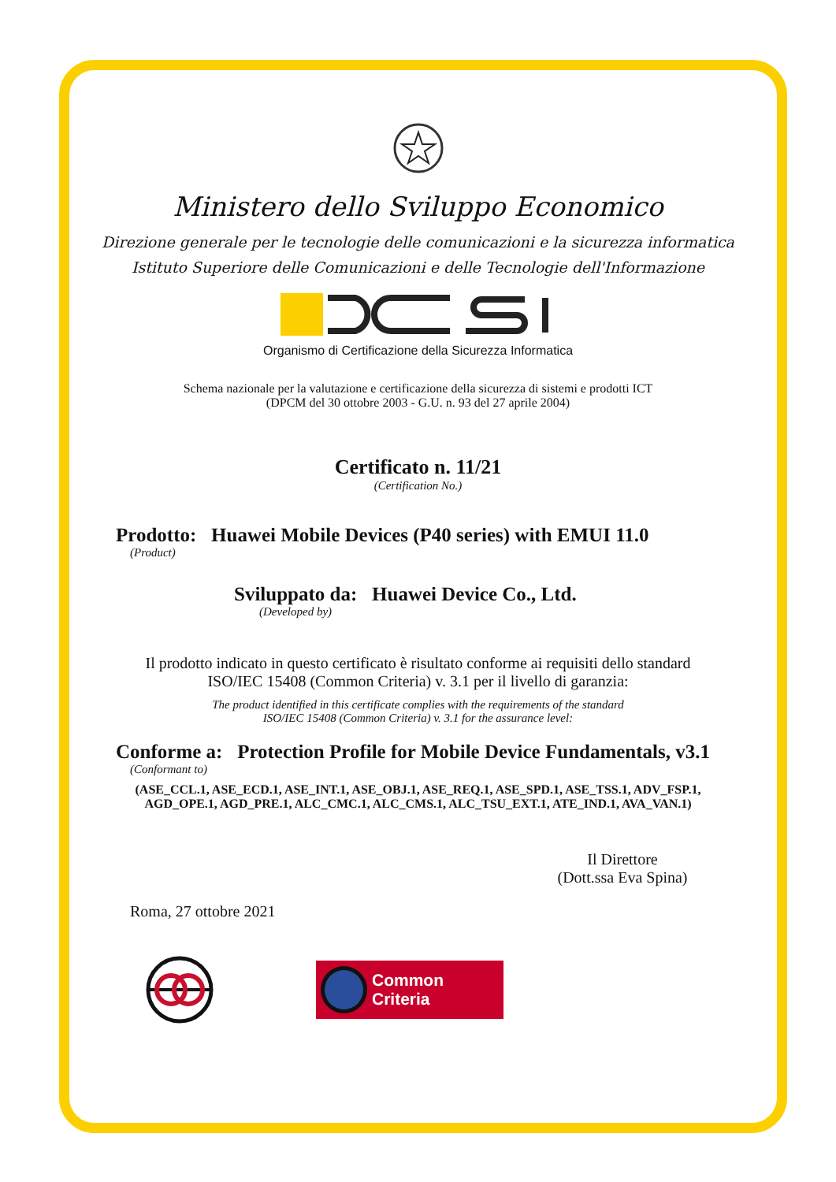Ministero dello Sviluppo Economico
Direzione generale per le tecnologie delle comunicazioni e la sicurezza informatica
Istituto Superiore delle Comunicazioni e delle Tecnologie dell'Informazione
Organismo di Certificazione della Sicurezza Informatica
Schema nazionale per la valutazione e certificazione della sicurezza di sistemi e prodotti ICT
(DPCM del 30 ottobre 2003 - G.U. n. 93 del 27 aprile 2004)
Certificato n. 11/21
(Certification No.)
Prodotto: Huawei Mobile Devices (P40 series) with EMUI 11.0
(Product)
Sviluppato da: Huawei Device Co., Ltd.
(Developed by)
Il prodotto indicato in questo certificato è risultato conforme ai requisiti dello standard
ISO/IEC 15408 (Common Criteria) v. 3.1 per il livello di garanzia:
The product identified in this certificate complies with the requirements of the standard
ISO/IEC 15408 (Common Criteria) v. 3.1 for the assurance level:
Conforme a: Protection Profile for Mobile Device Fundamentals, v3.1
(Conformant to)
(ASE_CCL.1, ASE_ECD.1, ASE_INT.1, ASE_OBJ.1, ASE_REQ.1, ASE_SPD.1, ASE_TSS.1, ADV_FSP.1,
AGD_OPE.1, AGD_PRE.1, ALC_CMC.1, ALC_CMS.1, ALC_TSU_EXT.1, ATE_IND.1, AVA_VAN.1)
Il Direttore
(Dott.ssa Eva Spina)
Roma, 27 ottobre 2021
Common Criteria